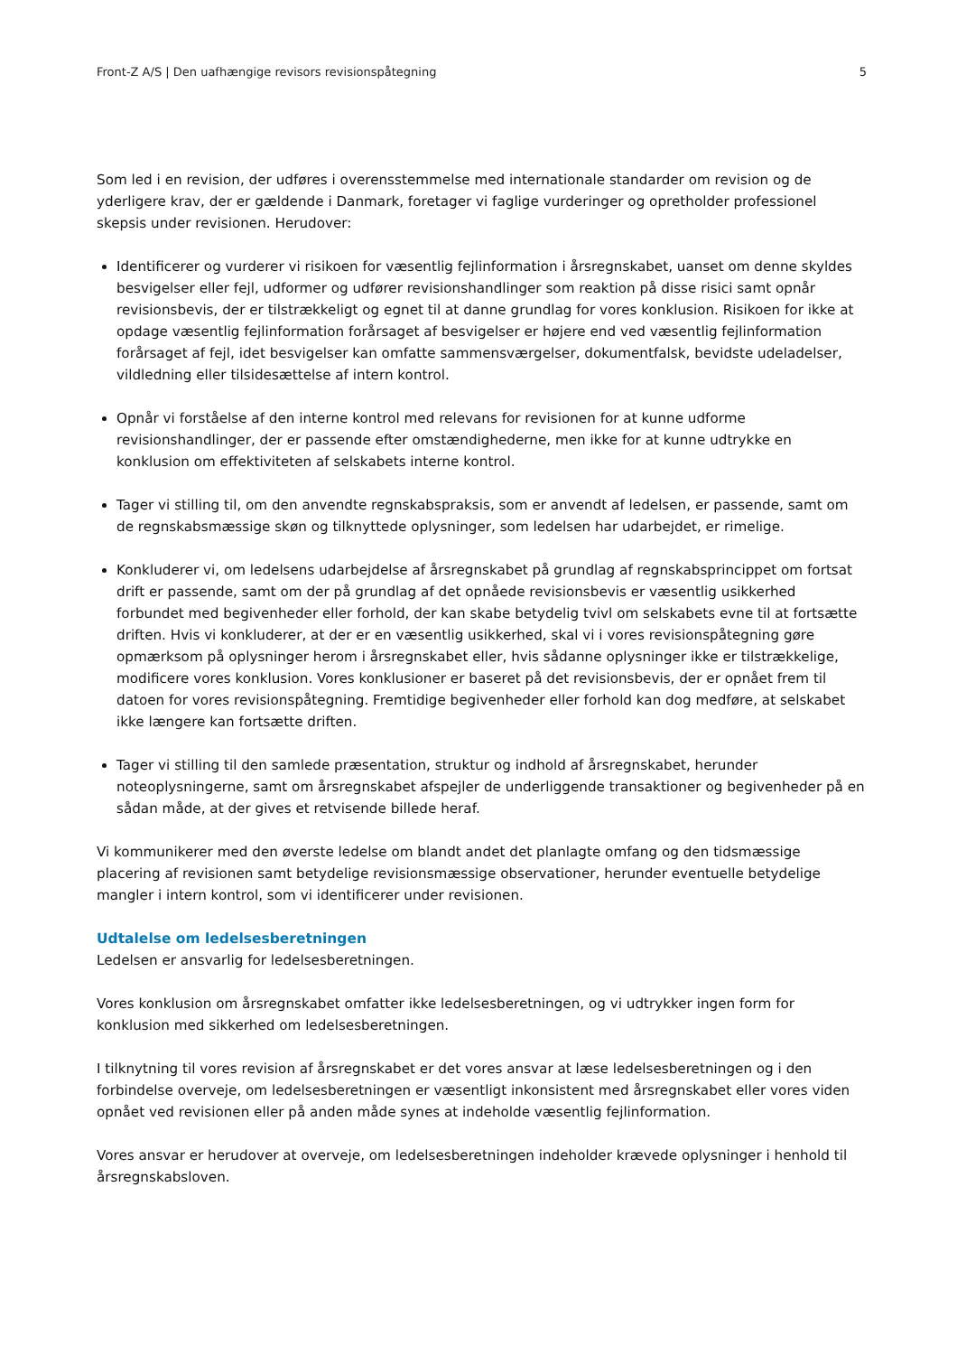Front-Z A/S | Den uafhængige revisors revisionspåtegning 5
Som led i en revision, der udføres i overensstemmelse med internationale standarder om revision og de yderligere krav, der er gældende i Danmark, foretager vi faglige vurderinger og opretholder professionel skepsis under revisionen. Herudover:
Identificerer og vurderer vi risikoen for væsentlig fejlinformation i årsregnskabet, uanset om denne skyldes besvigelser eller fejl, udformer og udfører revisionshandlinger som reaktion på disse risici samt opnår revisionsbevis, der er tilstrækkeligt og egnet til at danne grundlag for vores konklusion. Risikoen for ikke at opdage væsentlig fejlinformation forårsaget af besvigelser er højere end ved væsentlig fejlinformation forårsaget af fejl, idet besvigelser kan omfatte sammensværgelser, dokumentfalsk, bevidste udeladelser, vildledning eller tilsidesættelse af intern kontrol.
Opnår vi forståelse af den interne kontrol med relevans for revisionen for at kunne udforme revisionshandlinger, der er passende efter omstændighederne, men ikke for at kunne udtrykke en konklusion om effektiviteten af selskabets interne kontrol.
Tager vi stilling til, om den anvendte regnskabspraksis, som er anvendt af ledelsen, er passende, samt om de regnskabsmæssige skøn og tilknyttede oplysninger, som ledelsen har udarbejdet, er rimelige.
Konkluderer vi, om ledelsens udarbejdelse af årsregnskabet på grundlag af regnskabsprincippet om fortsat drift er passende, samt om der på grundlag af det opnåede revisionsbevis er væsentlig usikkerhed forbundet med begivenheder eller forhold, der kan skabe betydelig tvivl om selskabets evne til at fortsætte driften. Hvis vi konkluderer, at der er en væsentlig usikkerhed, skal vi i vores revisionspåtegning gøre opmærksom på oplysninger herom i årsregnskabet eller, hvis sådanne oplysninger ikke er tilstrækkelige, modificere vores konklusion. Vores konklusioner er baseret på det revisionsbevis, der er opnået frem til datoen for vores revisionspåtegning. Fremtidige begivenheder eller forhold kan dog medføre, at selskabet ikke længere kan fortsætte driften.
Tager vi stilling til den samlede præsentation, struktur og indhold af årsregnskabet, herunder noteoplysningerne, samt om årsregnskabet afspejler de underliggende transaktioner og begivenheder på en sådan måde, at der gives et retvisende billede heraf.
Vi kommunikerer med den øverste ledelse om blandt andet det planlagte omfang og den tidsmæssige placering af revisionen samt betydelige revisionsmæssige observationer, herunder eventuelle betydelige mangler i intern kontrol, som vi identificerer under revisionen.
Udtalelse om ledelsesberetningen
Ledelsen er ansvarlig for ledelsesberetningen.
Vores konklusion om årsregnskabet omfatter ikke ledelsesberetningen, og vi udtrykker ingen form for konklusion med sikkerhed om ledelsesberetningen.
I tilknytning til vores revision af årsregnskabet er det vores ansvar at læse ledelsesberetningen og i den forbindelse overveje, om ledelsesberetningen er væsentligt inkonsistent med årsregnskabet eller vores viden opnået ved revisionen eller på anden måde synes at indeholde væsentlig fejlinformation.
Vores ansvar er herudover at overveje, om ledelsesberetningen indeholder krævede oplysninger i henhold til årsregnskabsloven.